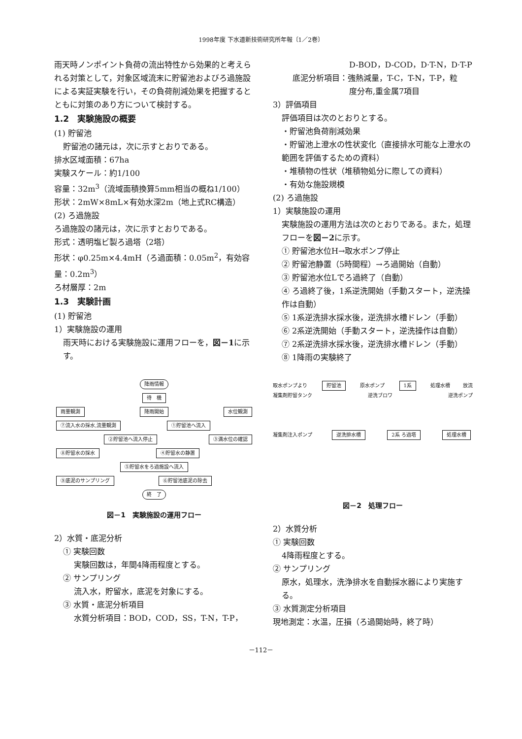1998年度 下水道新技術研究所年報〔1／2巻〕
雨天時ノンポイント負荷の流出特性から効果的と考えられる対策として，対象区域流末に貯留池およびろ過施設による実証実験を行い，その負荷削減効果を把握するとともに対策のあり方について検討する。
1.2　実験施設の概要
(1) 貯留池
貯留池の諸元は，次に示すとおりである。
排水区域面積：67ha
実験スケール：約1/100
容量：32m<sup>3</sup>（流域面積換算5mm相当の概ね1/100）
形状：2mW×8mL×有効水深2m（地上式RC構造）
(2) ろ過施設
ろ過施設の諸元は，次に示すとおりである。
形式：透明塩ビ製ろ過塔（2塔）
形状：φ0.25m×4.4mH（ろ過面積：0.05m<sup>2</sup>，有効容量：0.2m<sup>3</sup>）
ろ材層厚：2m
1.3　実験計画
(1) 貯留池
1）実験施設の運用
雨天時における実験施設に運用フローを，図－1に示す。
降雨情報
待　機
雨量観測 降雨開始 水位観測
⑦流入水の採水,流量観測 ①貯留池へ流入
②貯留池へ流入停止 ③満水位の確認
⑧貯留水の採水 ④貯留水の静置
⑤貯留水をろ過施設へ流入
⑨底泥のサンプリング ⑥貯留池底泥の除去
終　了
図－1　実験施設の運用フロー
2）水質・底泥分析
① 実験回数
実験回数は，年間4降雨程度とする。
② サンプリング
流入水，貯留水，底泥を対象にする。
③ 水質・底泥分析項目
水質分析項目：BOD，COD，SS，T-N，T-P，
D-BOD，D-COD，D·T-N，D·T-P
底泥分析項目：強熱減量，T-C，T-N，T-P，粒
度分布,重金属7項目
3）評価項目
評価項目は次のとおりとする。
・貯留池負荷削減効果
・貯留池上澄水の性状変化（直接排水可能な上澄水の範囲を評価するための資料）
・堆積物の性状（堆積物処分に際しての資料）
・有効な施設規模
(2) ろ過施設
1）実験施設の運用
実験施設の運用方法は次のとおりである。また，処理フローを図－2に示す。
① 貯留池水位H→取水ポンプ停止
② 貯留池静置（5時間程）→ろ過開始（自動）
③ 貯留池水位Lでろ過終了（自動）
④ ろ過終了後，1系逆洗開始（手動スタート，逆洗操作は自動）
⑤ 1系逆洗排水採水後，逆洗排水槽ドレン（手動）
⑥ 2系逆洗開始（手動スタート，逆洗操作は自動）
⑦ 2系逆洗排水採水後，逆洗排水槽ドレン（手動）
⑧ 1降雨の実験終了
取水ポンプより 貯留池 原水ポンプ 1系 処理水槽 放流
凝集剤貯留タンク 逆洗ブロワ 逆洗ポンプ
凝集剤注入ポンプ 逆洗排水槽 2系 ろ過塔 処理水槽
図－2　処理フロー
2）水質分析
① 実験回数
4降雨程度とする。
② サンプリング
原水，処理水，洗浄排水を自動採水器により実施する。
③ 水質測定分析項目
現地測定：水温，圧損（ろ過開始時，終了時）
－112－